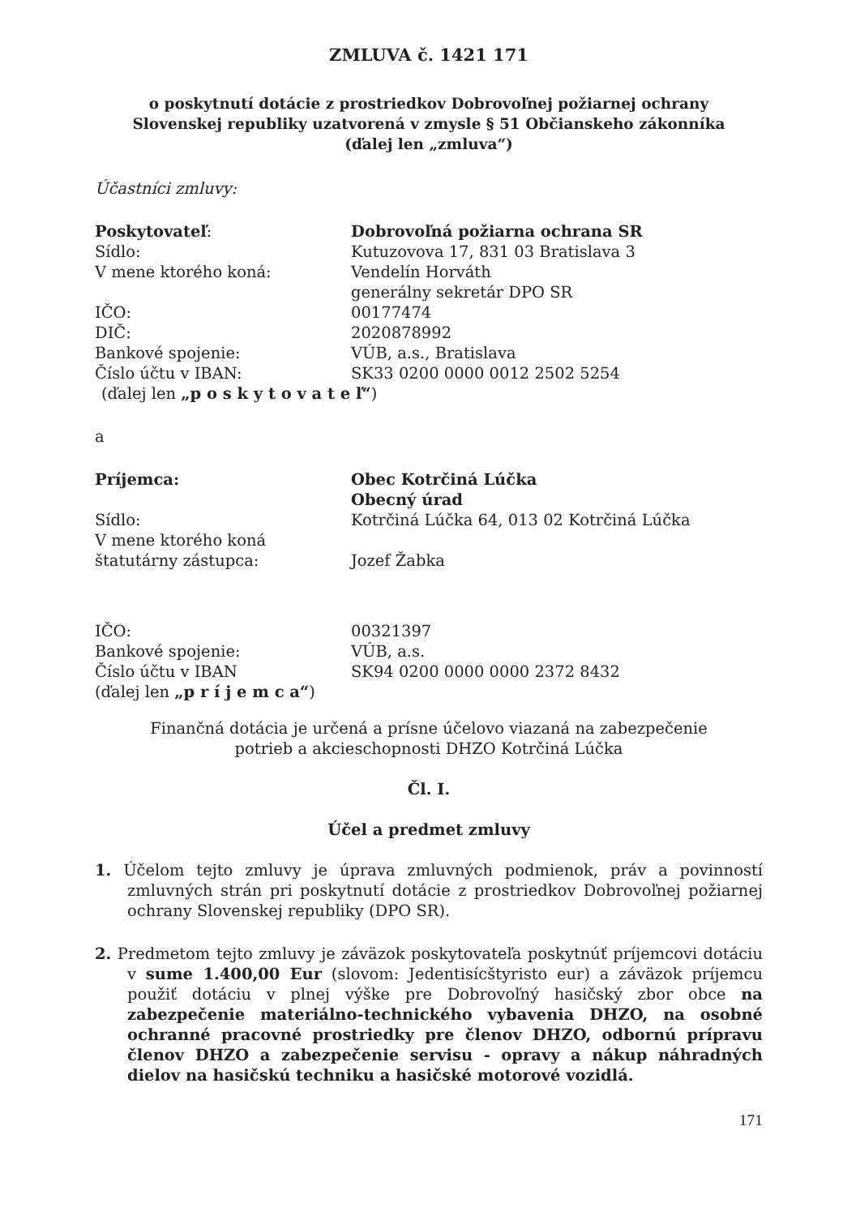ZMLUVA č. 1421 171
o poskytnutí dotácie z prostriedkov Dobrovoľnej požiarnej ochrany
Slovenskej republiky uzatvorená v zmysle § 51 Občianskeho zákonníka
(ďalej len „zmluva“)
Účastníci zmluvy:
| Poskytovateľ : | Dobrovoľná požiarna ochrana SR |
| Sídlo: | Kutuzovova 17, 831 03 Bratislava 3 |
| V mene ktorého koná: | Vendelín Horváth generálny sekretár DPO SR |
| IČO: | 00177474 |
| DIČ: | 2020878992 |
| Bankové spojenie: | VÚB, a.s., Bratislava |
| Číslo účtu v IBAN: | SK33 0200 0000 0012 2502 5254 |
(ďalej len „p o s k y t o v a t e ľ“)
a
| Príjemca: | Obec Kotrčiná Lúčka Obecný úrad |
| Sídlo: | Kotrčiná Lúčka 64, 013 02 Kotrčiná Lúčka |
| V mene ktorého koná štatutárny zástupca: | Jozef Žabka |
| IČO: | 00321397 |
| Bankové spojenie: | VÚB, a.s. |
| Číslo účtu v IBAN | SK94 0200 0000 0000 2372 8432 |
(ďalej len „p r í j e m c a“)
Finančná dotácia je určená a prísne účelovo viazaná na zabezpečenie
potrieb a akcieschopnosti DHZO Kotrčiná Lúčka
Čl. I.
Účel a predmet zmluvy
1. Účelom tejto zmluvy je úprava zmluvných podmienok, práv a povinností zmluvných strán pri poskytnutí dotácie z prostriedkov Dobrovoľnej požiarnej ochrany Slovenskej republiky (DPO SR).
2. Predmetom tejto zmluvy je záväzok poskytovateľa poskytnúť príjemcovi dotáciu v sume 1.400,00 Eur (slovom: Jedentisícštyristo eur) a záväzok príjemcu použiť dotáciu v plnej výške pre Dobrovoľný hasičský zbor obce na zabezpečenie materiálno-technického vybavenia DHZO, na osobné ochranné pracovné prostriedky pre členov DHZO, odbornú prípravu členov DHZO a zabezpečenie servisu - opravy a nákup náhradných dielov na hasičskú techniku a hasičské motorové vozidlá.
171